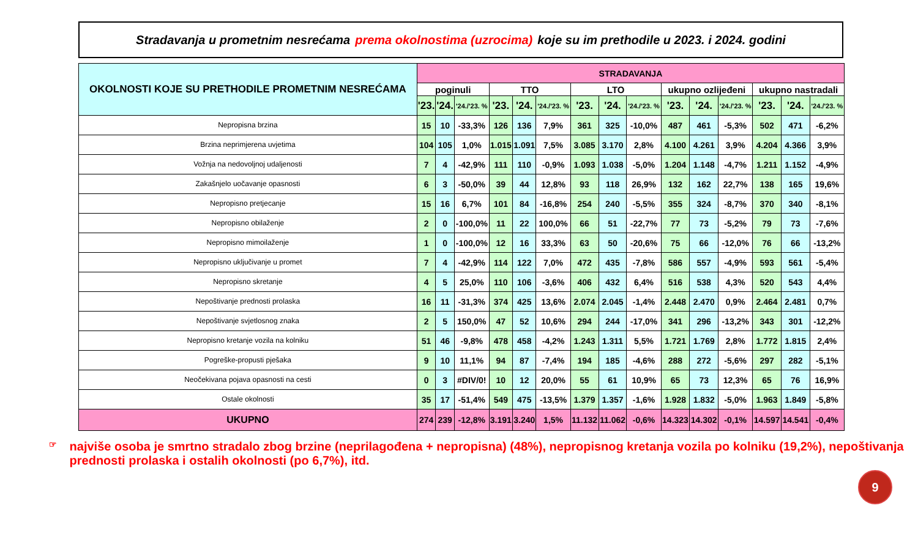Stradavanja u prometnim nesrećama prema okolnostima (uzrocima) koje su im prethodile u 2023. i 2024. godini
| OKOLNOSTI KOJE SU PRETHODILE PROMETNIM NESREĆAMA | STRADAVANJA | | | | | | | | | | | | | | |
| --- | --- | --- | --- | --- | --- | --- | --- | --- | --- | --- | --- | --- | --- | --- | --- |
| | poginuli | | | TTO | | | LTO | | | ukupno ozlijeđeni | | | ukupno nastradali | | |
| | '23. | '24. | '24./'23. % | '23. | '24. | '24./'23. % | '23. | '24. | '24./'23. % | '23. | '24. | '24./'23. % | '23. | '24. | '24./'23. % |
| Nepropisna brzina | 15 | 10 | -33,3% | 126 | 136 | 7,9% | 361 | 325 | -10,0% | 487 | 461 | -5,3% | 502 | 471 | -6,2% |
| Brzina neprimjerena uvjetima | 104 | 105 | 1,0% | 1.015 | 1.091 | 7,5% | 3.085 | 3.170 | 2,8% | 4.100 | 4.261 | 3,9% | 4.204 | 4.366 | 3,9% |
| Vožnja na nedovoljnoj udaljenosti | 7 | 4 | -42,9% | 111 | 110 | -0,9% | 1.093 | 1.038 | -5,0% | 1.204 | 1.148 | -4,7% | 1.211 | 1.152 | -4,9% |
| Zakašnjelo uočavanje opasnosti | 6 | 3 | -50,0% | 39 | 44 | 12,8% | 93 | 118 | 26,9% | 132 | 162 | 22,7% | 138 | 165 | 19,6% |
| Nepropisno pretjecanje | 15 | 16 | 6,7% | 101 | 84 | -16,8% | 254 | 240 | -5,5% | 355 | 324 | -8,7% | 370 | 340 | -8,1% |
| Nepropisno obilaženje | 2 | 0 | -100,0% | 11 | 22 | 100,0% | 66 | 51 | -22,7% | 77 | 73 | -5,2% | 79 | 73 | -7,6% |
| Nepropisno mimoilaženje | 1 | 0 | -100,0% | 12 | 16 | 33,3% | 63 | 50 | -20,6% | 75 | 66 | -12,0% | 76 | 66 | -13,2% |
| Nepropisno uključivanje u promet | 7 | 4 | -42,9% | 114 | 122 | 7,0% | 472 | 435 | -7,8% | 586 | 557 | -4,9% | 593 | 561 | -5,4% |
| Nepropisno skretanje | 4 | 5 | 25,0% | 110 | 106 | -3,6% | 406 | 432 | 6,4% | 516 | 538 | 4,3% | 520 | 543 | 4,4% |
| Nepoštivanje prednosti prolaska | 16 | 11 | -31,3% | 374 | 425 | 13,6% | 2.074 | 2.045 | -1,4% | 2.448 | 2.470 | 0,9% | 2.464 | 2.481 | 0,7% |
| Nepoštivanje svjetlosnog znaka | 2 | 5 | 150,0% | 47 | 52 | 10,6% | 294 | 244 | -17,0% | 341 | 296 | -13,2% | 343 | 301 | -12,2% |
| Nepropisno kretanje vozila na kolniku | 51 | 46 | -9,8% | 478 | 458 | -4,2% | 1.243 | 1.311 | 5,5% | 1.721 | 1.769 | 2,8% | 1.772 | 1.815 | 2,4% |
| Pogreške-propusti pješaka | 9 | 10 | 11,1% | 94 | 87 | -7,4% | 194 | 185 | -4,6% | 288 | 272 | -5,6% | 297 | 282 | -5,1% |
| Neočekivana pojava opasnosti na cesti | 0 | 3 | #DIV/0! | 10 | 12 | 20,0% | 55 | 61 | 10,9% | 65 | 73 | 12,3% | 65 | 76 | 16,9% |
| Ostale okolnosti | 35 | 17 | -51,4% | 549 | 475 | -13,5% | 1.379 | 1.357 | -1,6% | 1.928 | 1.832 | -5,0% | 1.963 | 1.849 | -5,8% |
| UKUPNO | 274 | 239 | -12,8% | 3.191 | 3.240 | 1,5% | 11.132 | 11.062 | -0,6% | 14.323 | 14.302 | -0,1% | 14.597 | 14.541 | -0,4% |
☞
najviše osoba je smrtno stradalo zbog brzine (neprilagođena + nepropisna) (48%), nepropisnog kretanja vozila po kolniku (19,2%), nepoštivanja prednosti prolaska i ostalih okolnosti (po 6,7%), itd.
9